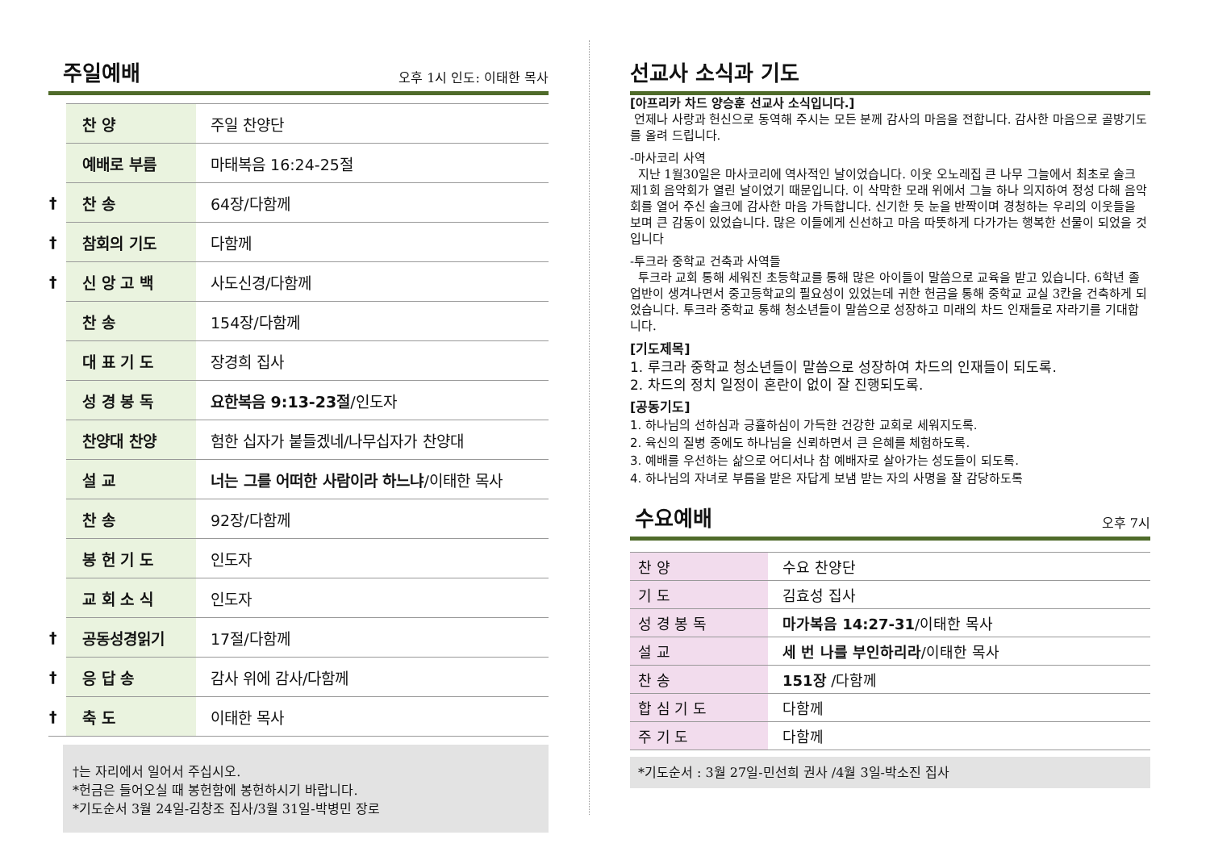주일예배
오후 1시 인도: 이태한 목사
| | 찬 양 | 주일 찬양단 |
| | 예배로 부름 | 마태복음 16:24-25절 |
| † | 찬 송 | 64장/다함께 |
| † | 참회의 기도 | 다함께 |
| † | 신 앙 고 백 | 사도신경/다함께 |
| | 찬 송 | 154장/다함께 |
| | 대 표 기 도 | 장경희 집사 |
| | 성 경 봉 독 | 요한복음 9:13-23절 /인도자 |
| | 찬양대 찬양 | 험한 십자가 붙들겠네/나무십자가 찬양대 |
| | 설 교 | 너는 그를 어떠한 사람이라 하느냐 /이태한 목사 |
| | 찬 송 | 92장/다함께 |
| | 봉 헌 기 도 | 인도자 |
| | 교 회 소 식 | 인도자 |
| † | 공동성경읽기 | 17절/다함께 |
| † | 응 답 송 | 감사 위에 감사/다함께 |
| † | 축 도 | 이태한 목사 |
†는 자리에서 일어서 주십시오.
*헌금은 들어오실 때 봉헌함에 봉헌하시기 바랍니다.
*기도순서 3월 24일-김창조 집사/3월 31일-박병민 장로
선교사 소식과 기도
[아프리카 차드 양승훈 선교사 소식입니다.]
언제나 사랑과 헌신으로 동역해 주시는 모든 분께 감사의 마음을 전합니다. 감사한 마음으로 골방기도를 올려 드립니다.
-마사코리 사역
지난 1월30일은 마사코리에 역사적인 날이었습니다. 이웃 오노레집 큰 나무 그늘에서 최초로 솔크 제1회 음악회가 열린 날이었기 때문입니다. 이 삭막한 모래 위에서 그늘 하나 의지하여 정성 다해 음악회를 열어 주신 솔크에 감사한 마음 가득합니다. 신기한 듯 눈을 반짝이며 경청하는 우리의 이웃들을 보며 큰 감동이 있었습니다. 많은 이들에게 신선하고 마음 따뜻하게 다가가는 행복한 선물이 되었을 것입니다
-투크라 중학교 건축과 사역들
투크라 교회 통해 세워진 초등학교를 통해 많은 아이들이 말씀으로 교육을 받고 있습니다. 6학년 졸업반이 생겨나면서 중고등학교의 필요성이 있었는데 귀한 헌금을 통해 중학교 교실 3칸을 건축하게 되었습니다. 투크라 중학교 통해 청소년들이 말씀으로 성장하고 미래의 차드 인재들로 자라기를 기대합니다.
[기도제목]
1. 루크라 중학교 청소년들이 말씀으로 성장하여 차드의 인재들이 되도록.
2. 차드의 정치 일정이 혼란이 없이 잘 진행되도록.
[공동기도]
1. 하나님의 선하심과 긍휼하심이 가득한 건강한 교회로 세워지도록.
2. 육신의 질병 중에도 하나님을 신뢰하면서 큰 은혜를 체험하도록.
3. 예배를 우선하는 삶으로 어디서나 참 예배자로 살아가는 성도들이 되도록.
4. 하나님의 자녀로 부름을 받은 자답게 보냄 받는 자의 사명을 잘 감당하도록
수요예배
오후 7시
| 찬 양 | 수요 찬양단 |
| 기 도 | 김효성 집사 |
| 성 경 봉 독 | 마가복음 14:27-31 /이태한 목사 |
| 설 교 | 세 번 나를 부인하리라 /이태한 목사 |
| 찬 송 | 151장 /다함께 |
| 합 심 기 도 | 다함께 |
| 주 기 도 | 다함께 |
*기도순서 : 3월 27일-민선희 권사 /4월 3일-박소진 집사